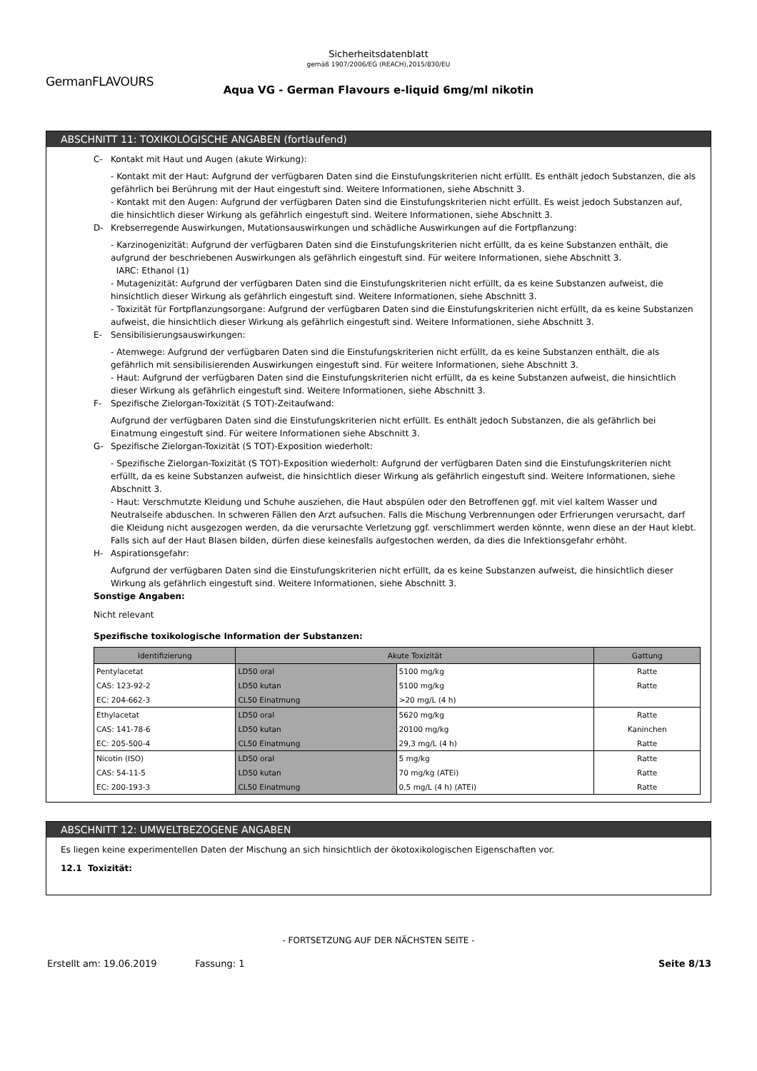Sicherheitsdatenblatt
gemäß 1907/2006/EG (REACH),2015/830/EU
GermanFLAVOURS
Aqua VG - German Flavours e-liquid 6mg/ml nikotin
ABSCHNITT 11: TOXIKOLOGISCHE ANGABEN (fortlaufend)
C- Kontakt mit Haut und Augen (akute Wirkung):
- Kontakt mit der Haut: Aufgrund der verfügbaren Daten sind die Einstufungskriterien nicht erfüllt. Es enthält jedoch Substanzen, die als gefährlich bei Berührung mit der Haut eingestuft sind. Weitere Informationen, siehe Abschnitt 3.
- Kontakt mit den Augen: Aufgrund der verfügbaren Daten sind die Einstufungskriterien nicht erfüllt. Es weist jedoch Substanzen auf, die hinsichtlich dieser Wirkung als gefährlich eingestuft sind. Weitere Informationen, siehe Abschnitt 3.
D- Krebserregende Auswirkungen, Mutationsauswirkungen und schädliche Auswirkungen auf die Fortpflanzung:
- Karzinogenizität: Aufgrund der verfügbaren Daten sind die Einstufungskriterien nicht erfüllt, da es keine Substanzen enthält, die aufgrund der beschriebenen Auswirkungen als gefährlich eingestuft sind. Für weitere Informationen, siehe Abschnitt 3.
IARC: Ethanol (1)
- Mutagenizität: Aufgrund der verfügbaren Daten sind die Einstufungskriterien nicht erfüllt, da es keine Substanzen aufweist, die hinsichtlich dieser Wirkung als gefährlich eingestuft sind. Weitere Informationen, siehe Abschnitt 3.
- Toxizität für Fortpflanzungsorgane: Aufgrund der verfügbaren Daten sind die Einstufungskriterien nicht erfüllt, da es keine Substanzen aufweist, die hinsichtlich dieser Wirkung als gefährlich eingestuft sind. Weitere Informationen, siehe Abschnitt 3.
E- Sensibilisierungsauswirkungen:
- Atemwege: Aufgrund der verfügbaren Daten sind die Einstufungskriterien nicht erfüllt, da es keine Substanzen enthält, die als gefährlich mit sensibilisierenden Auswirkungen eingestuft sind. Für weitere Informationen, siehe Abschnitt 3.
- Haut: Aufgrund der verfügbaren Daten sind die Einstufungskriterien nicht erfüllt, da es keine Substanzen aufweist, die hinsichtlich dieser Wirkung als gefährlich eingestuft sind. Weitere Informationen, siehe Abschnitt 3.
F- Spezifische Zielorgan-Toxizität (S TOT)-Zeitaufwand:
Aufgrund der verfügbaren Daten sind die Einstufungskriterien nicht erfüllt. Es enthält jedoch Substanzen, die als gefährlich bei Einatmung eingestuft sind. Für weitere Informationen siehe Abschnitt 3.
G- Spezifische Zielorgan-Toxizität (S TOT)-Exposition wiederholt:
- Spezifische Zielorgan-Toxizität (S TOT)-Exposition wiederholt: Aufgrund der verfügbaren Daten sind die Einstufungskriterien nicht erfüllt, da es keine Substanzen aufweist, die hinsichtlich dieser Wirkung als gefährlich eingestuft sind. Weitere Informationen, siehe Abschnitt 3.
- Haut: Verschmutzte Kleidung und Schuhe ausziehen, die Haut abspülen oder den Betroffenen ggf. mit viel kaltem Wasser und Neutralseife abduschen. In schweren Fällen den Arzt aufsuchen. Falls die Mischung Verbrennungen oder Erfrierungen verursacht, darf die Kleidung nicht ausgezogen werden, da die verursachte Verletzung ggf. verschlimmert werden könnte, wenn diese an der Haut klebt. Falls sich auf der Haut Blasen bilden, dürfen diese keinesfalls aufgestochen werden, da dies die Infektionsgefahr erhöht.
H- Aspirationsgefahr:
Aufgrund der verfügbaren Daten sind die Einstufungskriterien nicht erfüllt, da es keine Substanzen aufweist, die hinsichtlich dieser Wirkung als gefährlich eingestuft sind. Weitere Informationen, siehe Abschnitt 3.
Sonstige Angaben:
Nicht relevant
Spezifische toxikologische Information der Substanzen:
| Identifizierung | Akute Toxizität | | Gattung |
| --- | --- | --- | --- |
| Pentylacetat | LD50 oral | 5100 mg/kg | Ratte |
| CAS: 123-92-2 | LD50 kutan | 5100 mg/kg | Ratte |
| EC: 204-662-3 | CL50 Einatmung | >20 mg/L (4 h) | |
| Ethylacetat | LD50 oral | 5620 mg/kg | Ratte |
| CAS: 141-78-6 | LD50 kutan | 20100 mg/kg | Kaninchen |
| EC: 205-500-4 | CL50 Einatmung | 29,3 mg/L (4 h) | Ratte |
| Nicotin (ISO) | LD50 oral | 5 mg/kg | Ratte |
| CAS: 54-11-5 | LD50 kutan | 70 mg/kg (ATEi) | Ratte |
| EC: 200-193-3 | CL50 Einatmung | 0,5 mg/L (4 h) (ATEi) | Ratte |
ABSCHNITT 12: UMWELTBEZOGENE ANGABEN
Es liegen keine experimentellen Daten der Mischung an sich hinsichtlich der ökotoxikologischen Eigenschaften vor.
12.1 Toxizität:
- FORTSETZUNG AUF DER NÄCHSTEN SEITE -
Erstellt am: 19.06.2019 Fassung: 1 Seite 8/13